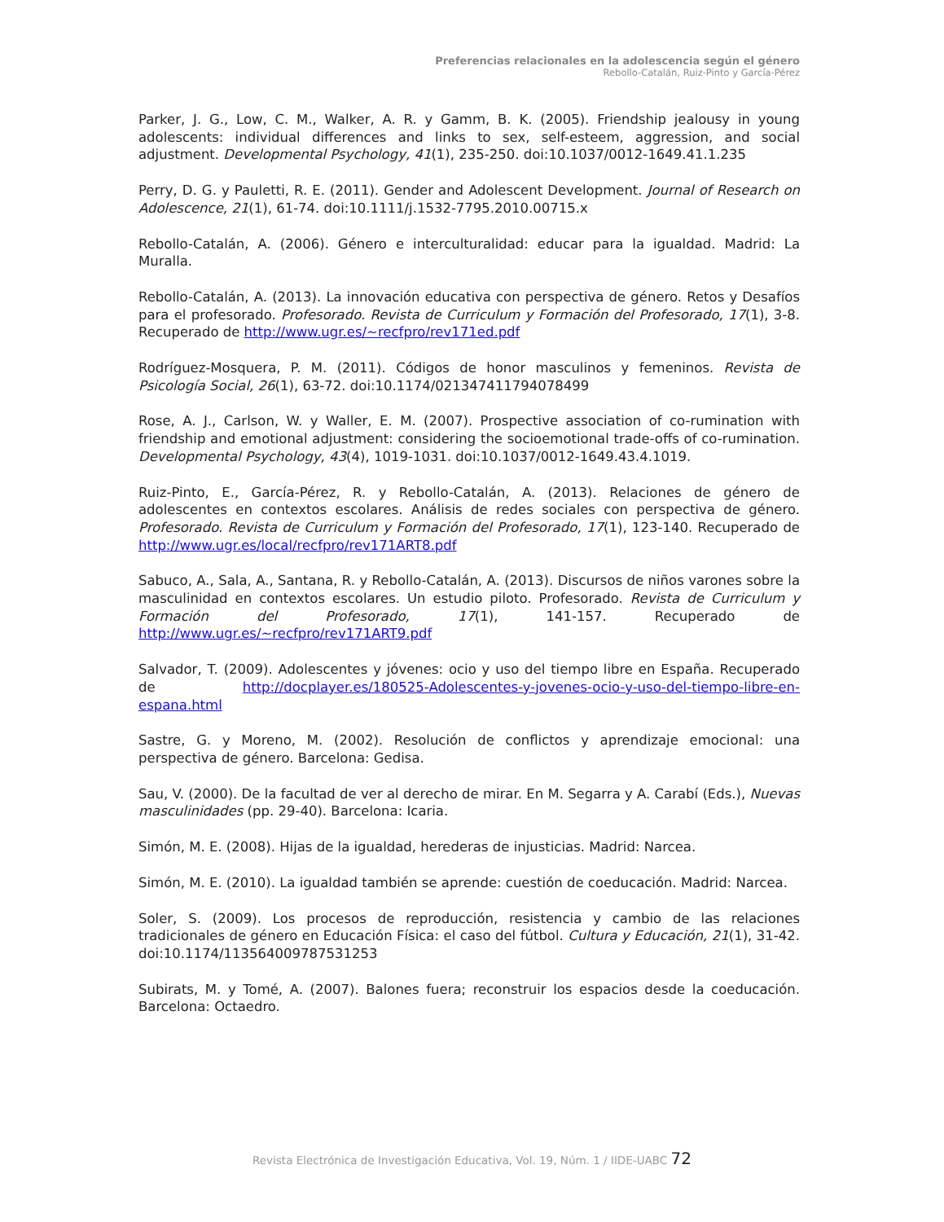Preferencias relacionales en la adolescencia según el género
Rebollo-Catalán, Ruiz-Pinto y García-Pérez
Parker, J. G., Low, C. M., Walker, A. R. y Gamm, B. K. (2005). Friendship jealousy in young adolescents: individual differences and links to sex, self-esteem, aggression, and social adjustment. Developmental Psychology, 41(1), 235-250. doi:10.1037/0012-1649.41.1.235
Perry, D. G. y Pauletti, R. E. (2011). Gender and Adolescent Development. Journal of Research on Adolescence, 21(1), 61-74. doi:10.1111/j.1532-7795.2010.00715.x
Rebollo-Catalán, A. (2006). Género e interculturalidad: educar para la igualdad. Madrid: La Muralla.
Rebollo-Catalán, A. (2013). La innovación educativa con perspectiva de género. Retos y Desafíos para el profesorado. Profesorado. Revista de Curriculum y Formación del Profesorado, 17(1), 3-8. Recuperado de http://www.ugr.es/~recfpro/rev171ed.pdf
Rodríguez-Mosquera, P. M. (2011). Códigos de honor masculinos y femeninos. Revista de Psicología Social, 26(1), 63-72. doi:10.1174/021347411794078499
Rose, A. J., Carlson, W. y Waller, E. M. (2007). Prospective association of co-rumination with friendship and emotional adjustment: considering the socioemotional trade-offs of co-rumination. Developmental Psychology, 43(4), 1019-1031. doi:10.1037/0012-1649.43.4.1019.
Ruiz-Pinto, E., García-Pérez, R. y Rebollo-Catalán, A. (2013). Relaciones de género de adolescentes en contextos escolares. Análisis de redes sociales con perspectiva de género. Profesorado. Revista de Curriculum y Formación del Profesorado, 17(1), 123-140. Recuperado de http://www.ugr.es/local/recfpro/rev171ART8.pdf
Sabuco, A., Sala, A., Santana, R. y Rebollo-Catalán, A. (2013). Discursos de niños varones sobre la masculinidad en contextos escolares. Un estudio piloto. Profesorado. Revista de Curriculum y Formación del Profesorado, 17(1), 141-157. Recuperado de http://www.ugr.es/~recfpro/rev171ART9.pdf
Salvador, T. (2009). Adolescentes y jóvenes: ocio y uso del tiempo libre en España. Recuperado de http://docplayer.es/180525-Adolescentes-y-jovenes-ocio-y-uso-del-tiempo-libre-en-espana.html
Sastre, G. y Moreno, M. (2002). Resolución de conflictos y aprendizaje emocional: una perspectiva de género. Barcelona: Gedisa.
Sau, V. (2000). De la facultad de ver al derecho de mirar. En M. Segarra y A. Carabí (Eds.), Nuevas masculinidades (pp. 29-40). Barcelona: Icaria.
Simón, M. E. (2008). Hijas de la igualdad, herederas de injusticias. Madrid: Narcea.
Simón, M. E. (2010). La igualdad también se aprende: cuestión de coeducación. Madrid: Narcea.
Soler, S. (2009). Los procesos de reproducción, resistencia y cambio de las relaciones tradicionales de género en Educación Física: el caso del fútbol. Cultura y Educación, 21(1), 31-42. doi:10.1174/113564009787531253
Subirats, M. y Tomé, A. (2007). Balones fuera; reconstruir los espacios desde la coeducación. Barcelona: Octaedro.
Revista Electrónica de Investigación Educativa, Vol. 19, Núm. 1 / IIDE-UABC 72